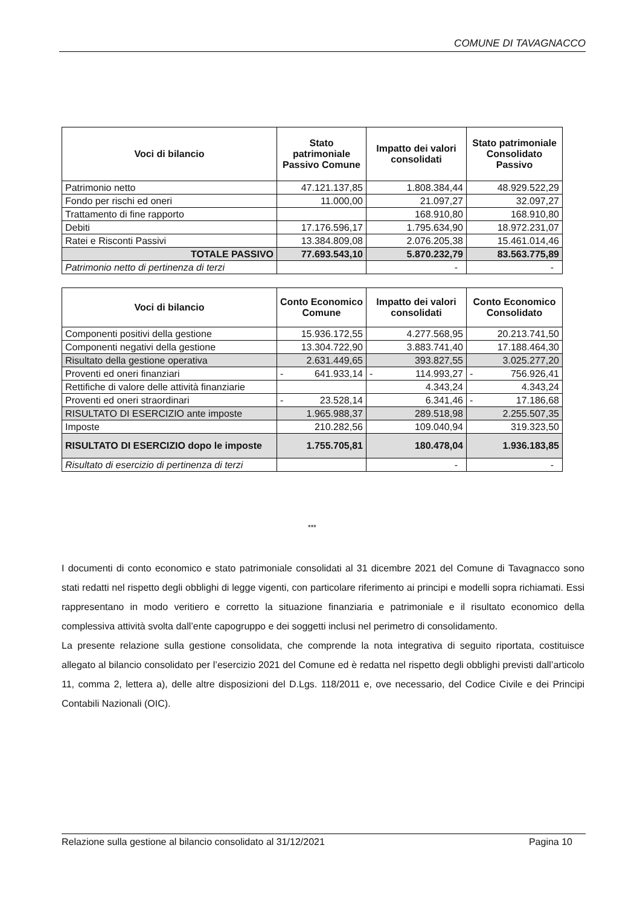COMUNE DI TAVAGNACCO
| Voci di bilancio | Stato patrimoniale Passivo Comune | Impatto dei valori consolidati | Stato patrimoniale Consolidato Passivo |
| --- | --- | --- | --- |
| Patrimonio netto | 47.121.137,85 | 1.808.384,44 | 48.929.522,29 |
| Fondo per rischi ed oneri | 11.000,00 | 21.097,27 | 32.097,27 |
| Trattamento di fine rapporto | | 168.910,80 | 168.910,80 |
| Debiti | 17.176.596,17 | 1.795.634,90 | 18.972.231,07 |
| Ratei e Risconti Passivi | 13.384.809,08 | 2.076.205,38 | 15.461.014,46 |
| TOTALE PASSIVO | 77.693.543,10 | 5.870.232,79 | 83.563.775,89 |
| Patrimonio netto di pertinenza di terzi | | - | - |
| Voci di bilancio | Conto Economico Comune | Impatto dei valori consolidati | Conto Economico Consolidato |
| --- | --- | --- | --- |
| Componenti positivi della gestione | 15.936.172,55 | 4.277.568,95 | 20.213.741,50 |
| Componenti negativi della gestione | 13.304.722,90 | 3.883.741,40 | 17.188.464,30 |
| Risultato della gestione operativa | 2.631.449,65 | 393.827,55 | 3.025.277,20 |
| Proventi ed oneri finanziari | - 641.933,14 | - 114.993,27 | - 756.926,41 |
| Rettifiche di valore delle attività finanziarie | | 4.343,24 | 4.343,24 |
| Proventi ed oneri straordinari | - 23.528,14 | 6.341,46 | - 17.186,68 |
| RISULTATO DI ESERCIZIO ante imposte | 1.965.988,37 | 289.518,98 | 2.255.507,35 |
| Imposte | 210.282,56 | 109.040,94 | 319.323,50 |
| RISULTATO DI ESERCIZIO dopo le imposte | 1.755.705,81 | 180.478,04 | 1.936.183,85 |
| Risultato di esercizio di pertinenza di terzi | | - | - |
***
I documenti di conto economico e stato patrimoniale consolidati al 31 dicembre 2021 del Comune di Tavagnacco sono stati redatti nel rispetto degli obblighi di legge vigenti, con particolare riferimento ai principi e modelli sopra richiamati. Essi rappresentano in modo veritiero e corretto la situazione finanziaria e patrimoniale e il risultato economico della complessiva attività svolta dall’ente capogruppo e dei soggetti inclusi nel perimetro di consolidamento.
La presente relazione sulla gestione consolidata, che comprende la nota integrativa di seguito riportata, costituisce allegato al bilancio consolidato per l’esercizio 2021 del Comune ed è redatta nel rispetto degli obblighi previsti dall’articolo 11, comma 2, lettera a), delle altre disposizioni del D.Lgs. 118/2011 e, ove necessario, del Codice Civile e dei Principi Contabili Nazionali (OIC).
Relazione sulla gestione al bilancio consolidato al 31/12/2021 Pagina 10